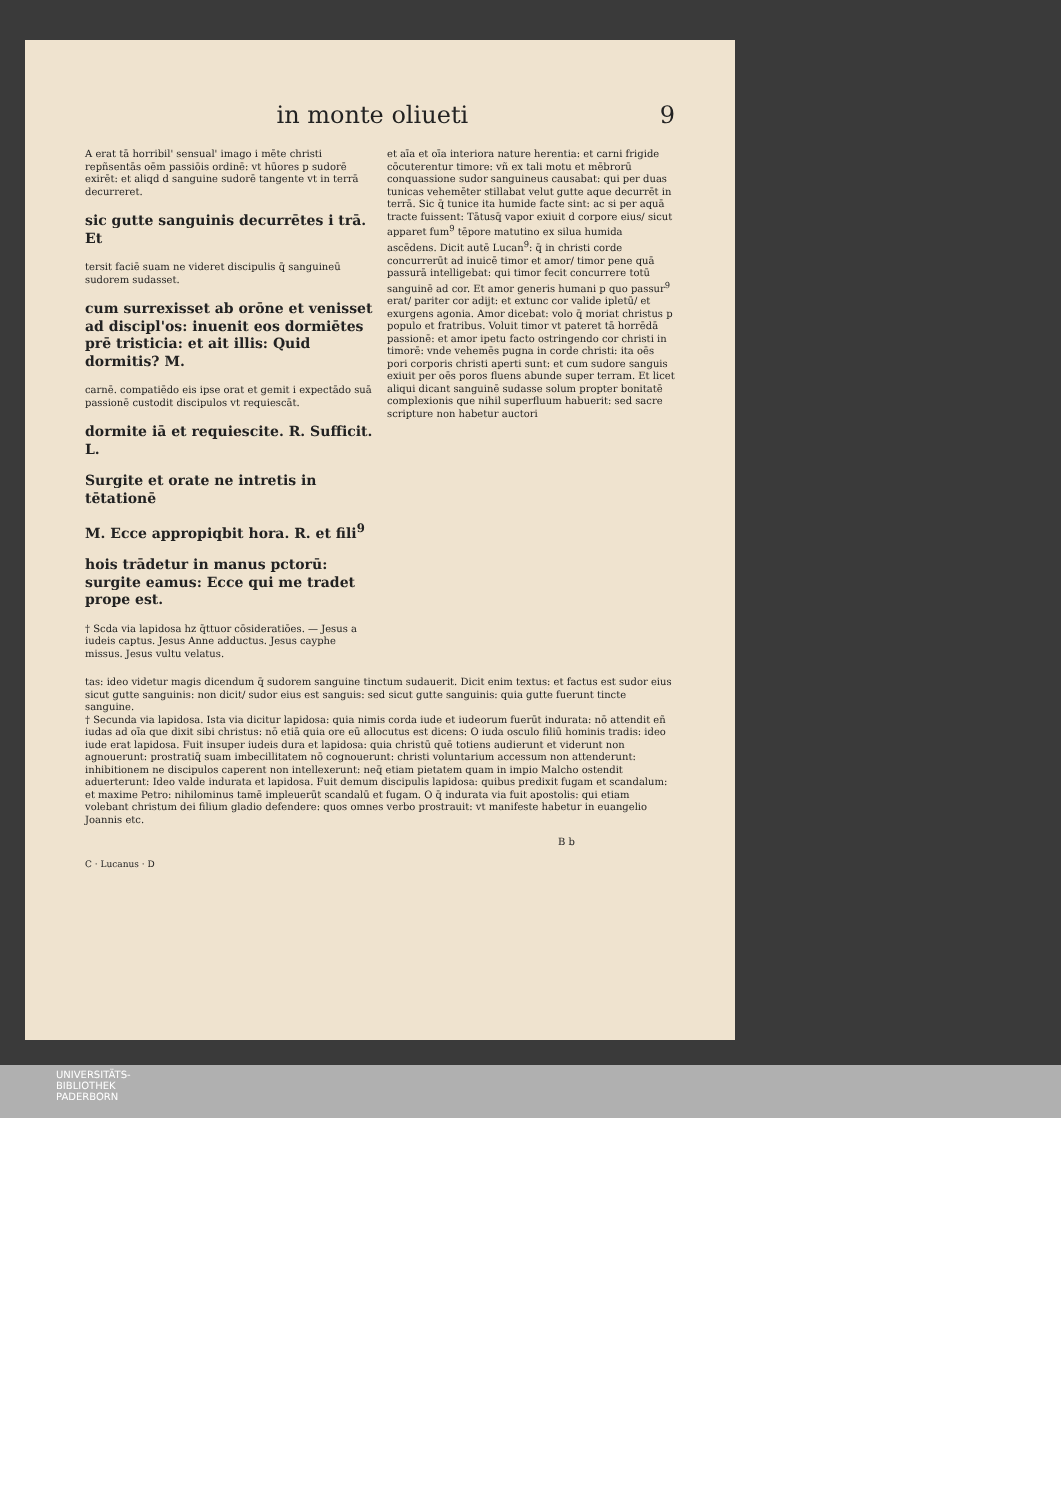in monte oliueti 9
A erat tā horribil' sensual' imago i mēte christi repñsentās oēm passiōis ordinē: vt hūores p sudorē exirēt: et aliqd d sanguine sudorē tangente vt in terrā decurreret.
sic gutte sanguinis decurrētes i trā. Et
tersit faciē suam ne videret discipulis q̄ sanguineū sudorem sudasset.
cum surrexisset ab orōne et venisset ad discipl'os: inuenit eos dormiētes prē tristicia: et ait illis: Quid dormitis? M.
carnē. compatiēdo eis ipse orat et gemit i expectādo suā passionē custodit discipulos vt requiescāt.
dormite iā et requiescite. R. Sufficit. L.
Surgite et orate ne intretis in tētationē
M. Ecce appropiqbit hora. R. et fili<sup>9</sup>
hois trādetur in manus pctorū: surgite eamus: Ecce qui me tradet prope est.
† Scda via lapidosa hz q̄ttuor cōsideratiōes. — Jesus a iudeis captus. Jesus Anne adductus. Jesus cayphe missus. Jesus vultu velatus.
et aīa et oīa interiora nature herentia: et carni frigide cōcuterentur timore: vñ ex tali motu et mēbrorū conquassione sudor sanguineus causabat: qui per duas tunicas vehemēter stillabat velut gutte aque decurrēt in terrā. Sic q̄ tunice ita humide facte sint: ac si per aquā tracte fuissent: Tātusq̄ vapor exiuit d corpore eius/ sicut apparet fum<sup>9</sup> tēpore matutino ex silua humida ascēdens. Dicit autē Lucan<sup>9</sup>: q̄ in christi corde concurrerūt ad inuicē timor et amor/ timor pene quā passurā intelligebat: qui timor fecit concurrere totū sanguinē ad cor. Et amor generis humani p quo passur<sup>9</sup> erat/ pariter cor adijt: et extunc cor valide ipletū/ et exurgens agonia. Amor dicebat: volo q̄ moriat christus p populo et fratribus. Voluit timor vt pateret tā horrēdā passionē: et amor ipetu facto ostringendo cor christi in timorē: vnde vehemēs pugna in corde christi: ita oēs pori corporis christi aperti sunt: et cum sudore sanguis exiuit per oēs poros fluens abunde super terram. Et licet aliqui dicant sanguinē sudasse solum propter bonitatē complexionis que nihil superfluum habuerit: sed sacre scripture non habetur auctori
tas: ideo videtur magis dicendum q̄ sudorem sanguine tinctum sudauerit. Dicit enim textus: et factus est sudor eius sicut gutte sanguinis: non dicit/ sudor eius est sanguis: sed sicut gutte sanguinis: quia gutte fuerunt tincte sanguine.
† Secunda via lapidosa. Ista via dicitur lapidosa: quia nimis corda iude et iudeorum fuerūt indurata: nō attendit eñ iudas ad oīa que dixit sibi christus: nō etiā quia ore eū allocutus est dicens: O iuda osculo filiū hominis tradis: ideo iude erat lapidosa. Fuit insuper iudeis dura et lapidosa: quia christū quē totiens audierunt et viderunt non agnouerunt: prostratiq̄ suam imbecillitatem nō cognouerunt: christi voluntarium accessum non attenderunt: inhibitionem ne discipulos caperent non intellexerunt: neq̄ etiam pietatem quam in impio Malcho ostendit aduerterunt: Ideo valde indurata et lapidosa. Fuit demum discipulis lapidosa: quibus predixit fugam et scandalum: et maxime Petro: nihilominus tamē impleuerūt scandalū et fugam. O q̄ indurata via fuit apostolis: qui etiam volebant christum dei filium gladio defendere: quos omnes verbo prostrauit: vt manifeste habetur in euangelio Joannis etc.
B b
C · Lucanus · D
UNIVERSITÄTS-
BIBLIOTHEK
PADERBORN